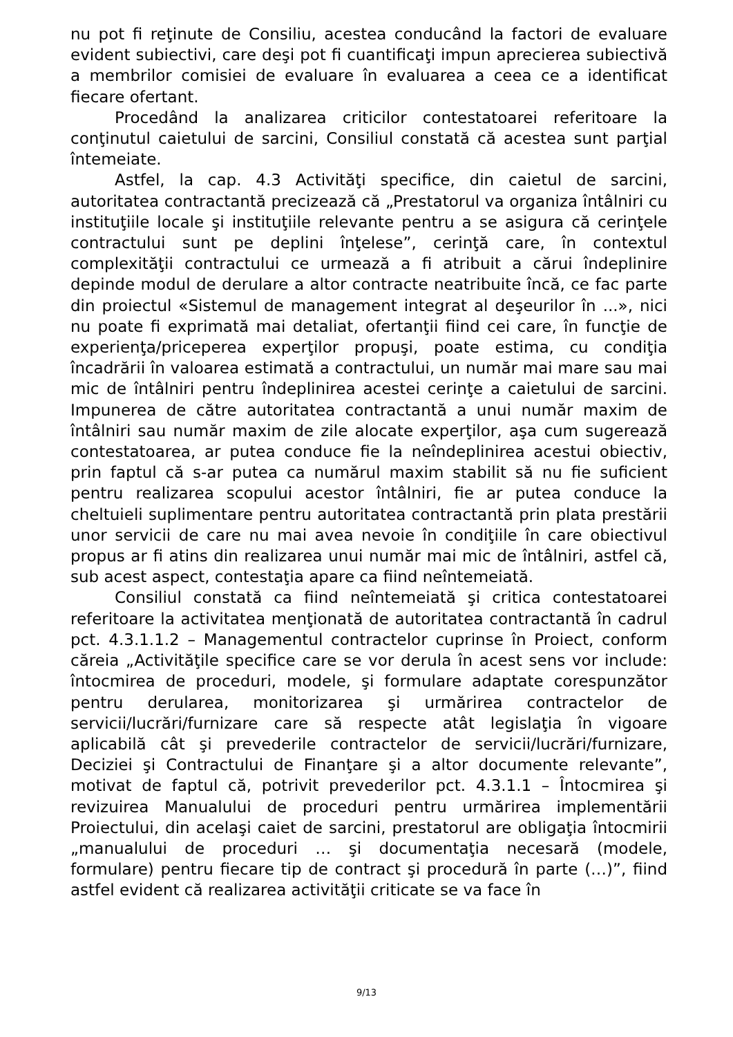nu pot fi reţinute de Consiliu, acestea conducând la factori de evaluare evident subiectivi, care deşi pot fi cuantificaţi impun aprecierea subiectivă a membrilor comisiei de evaluare în evaluarea a ceea ce a identificat fiecare ofertant.
Procedând la analizarea criticilor contestatoarei referitoare la conţinutul caietului de sarcini, Consiliul constată că acestea sunt parţial întemeiate.
Astfel, la cap. 4.3 Activităţi specifice, din caietul de sarcini, autoritatea contractantă precizează că „Prestatorul va organiza întâlniri cu instituţiile locale şi instituţiile relevante pentru a se asigura că cerinţele contractului sunt pe deplini înţelese”, cerinţă care, în contextul complexităţii contractului ce urmează a fi atribuit a cărui îndeplinire depinde modul de derulare a altor contracte neatribuite încă, ce fac parte din proiectul «Sistemul de management integrat al deşeurilor în ...», nici nu poate fi exprimată mai detaliat, ofertanţii fiind cei care, în funcţie de experienţa/priceperea experţilor propuşi, poate estima, cu condiţia încadrării în valoarea estimată a contractului, un număr mai mare sau mai mic de întâlniri pentru îndeplinirea acestei cerinţe a caietului de sarcini. Impunerea de către autoritatea contractantă a unui număr maxim de întâlniri sau număr maxim de zile alocate experţilor, aşa cum sugerează contestatoarea, ar putea conduce fie la neîndeplinirea acestui obiectiv, prin faptul că s-ar putea ca numărul maxim stabilit să nu fie suficient pentru realizarea scopului acestor întâlniri, fie ar putea conduce la cheltuieli suplimentare pentru autoritatea contractantă prin plata prestării unor servicii de care nu mai avea nevoie în condiţiile în care obiectivul propus ar fi atins din realizarea unui număr mai mic de întâlniri, astfel că, sub acest aspect, contestaţia apare ca fiind neîntemeiată.
Consiliul constată ca fiind neîntemeiată şi critica contestatoarei referitoare la activitatea menţionată de autoritatea contractantă în cadrul pct. 4.3.1.1.2 – Managementul contractelor cuprinse în Proiect, conform căreia „Activităţile specifice care se vor derula în acest sens vor include: întocmirea de proceduri, modele, şi formulare adaptate corespunzător pentru derularea, monitorizarea şi urmărirea contractelor de servicii/lucrări/furnizare care să respecte atât legislaţia în vigoare aplicabilă cât şi prevederile contractelor de servicii/lucrări/furnizare, Deciziei şi Contractului de Finanţare şi a altor documente relevante”, motivat de faptul că, potrivit prevederilor pct. 4.3.1.1 – Întocmirea şi revizuirea Manualului de proceduri pentru urmărirea implementării Proiectului, din acelaşi caiet de sarcini, prestatorul are obligaţia întocmirii „manualului de proceduri … şi documentaţia necesară (modele, formulare) pentru fiecare tip de contract şi procedură în parte (…)”, fiind astfel evident că realizarea activităţii criticate se va face în
9/13